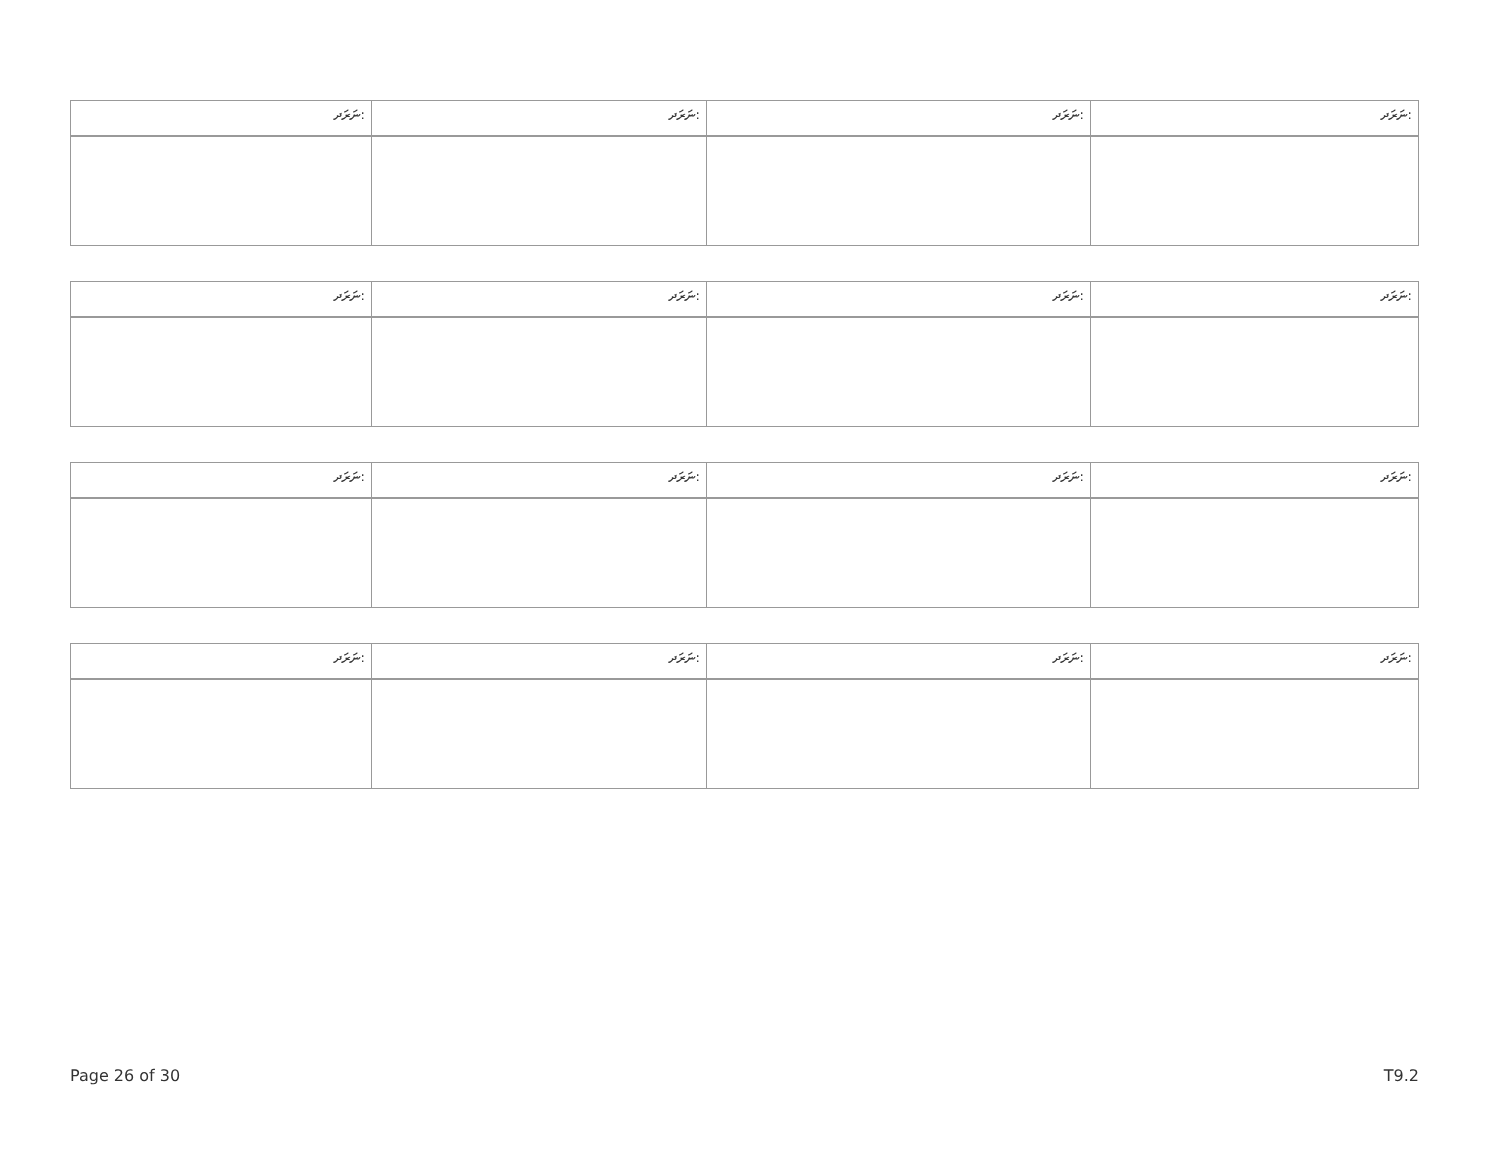| ނަރަދ: | ނަރަދ: | ނަރަދ: | ނަރަދ: |
| ނަރަދ: | ނަރަދ: | ނަރަދ: | ނަރަދ: |
| ނަރަދ: | ނަރަދ: | ނަރަދ: | ނަރަދ: |
| ނަރަދ: | ނަރަދ: | ނަރަދ: | ނަރަދ: |
Page 26 of 30 T9.2